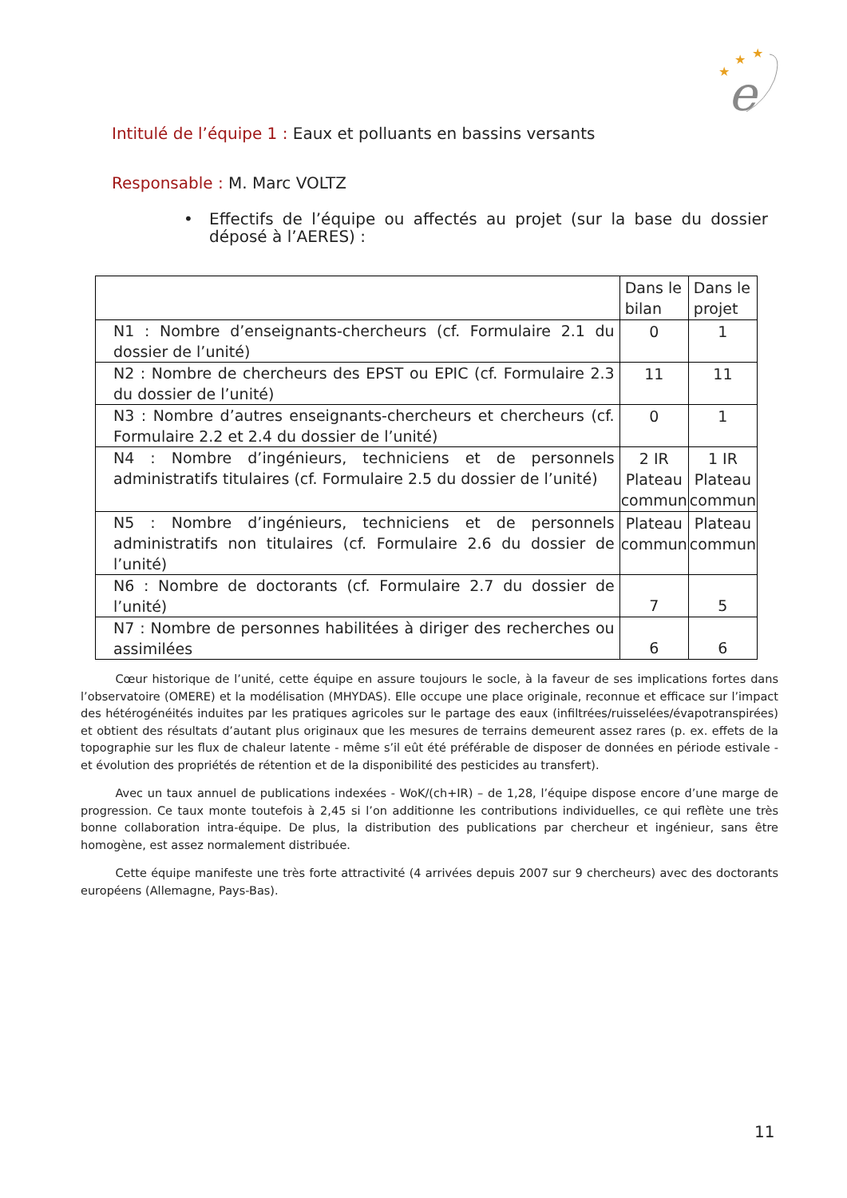★
★
★
e
Intitulé de l’équipe 1 : Eaux et polluants en bassins versants
Responsable : M. Marc VOLTZ
• Effectifs de l’équipe ou affectés au projet (sur la base du dossier déposé à l’AERES) :
| | Dans le bilan | Dans le projet |
| --- | --- | --- |
| N1 : Nombre d’enseignants-chercheurs (cf. Formulaire 2.1 du dossier de l’unité) | 0 | 1 |
| N2 : Nombre de chercheurs des EPST ou EPIC (cf. Formulaire 2.3 du dossier de l’unité) | 11 | 11 |
| N3 : Nombre d’autres enseignants-chercheurs et chercheurs (cf. Formulaire 2.2 et 2.4 du dossier de l’unité) | 0 | 1 |
| N4 : Nombre d’ingénieurs, techniciens et de personnels administratifs titulaires (cf. Formulaire 2.5 du dossier de l’unité) | 2 IR Plateau commun | 1 IR Plateau commun |
| N5 : Nombre d’ingénieurs, techniciens et de personnels administratifs non titulaires (cf. Formulaire 2.6 du dossier de l’unité) | Plateau commun | Plateau commun |
| N6 : Nombre de doctorants (cf. Formulaire 2.7 du dossier de l’unité) | 7 | 5 |
| N7 : Nombre de personnes habilitées à diriger des recherches ou assimilées | 6 | 6 |
   Cœur historique de l’unité, cette équipe en assure toujours le socle, à la faveur de ses implications fortes dans l’observatoire (OMERE) et la modélisation (MHYDAS). Elle occupe une place originale, reconnue et efficace sur l’impact des hétérogénéités induites par les pratiques agricoles sur le partage des eaux (infiltrées/ruisselées/évapotranspirées) et obtient des résultats d’autant plus originaux que les mesures de terrains demeurent assez rares (p. ex. effets de la topographie sur les flux de chaleur latente - même s’il eût été préférable de disposer de données en période estivale - et évolution des propriétés de rétention et de la disponibilité des pesticides au transfert).
   Avec un taux annuel de publications indexées - WoK/(ch+IR) – de 1,28, l’équipe dispose encore d’une marge de progression. Ce taux monte toutefois à 2,45 si l’on additionne les contributions individuelles, ce qui reflète une très bonne collaboration intra-équipe. De plus, la distribution des publications par chercheur et ingénieur, sans être homogène, est assez normalement distribuée.
   Cette équipe manifeste une très forte attractivité (4 arrivées depuis 2007 sur 9 chercheurs) avec des doctorants européens (Allemagne, Pays-Bas).
11